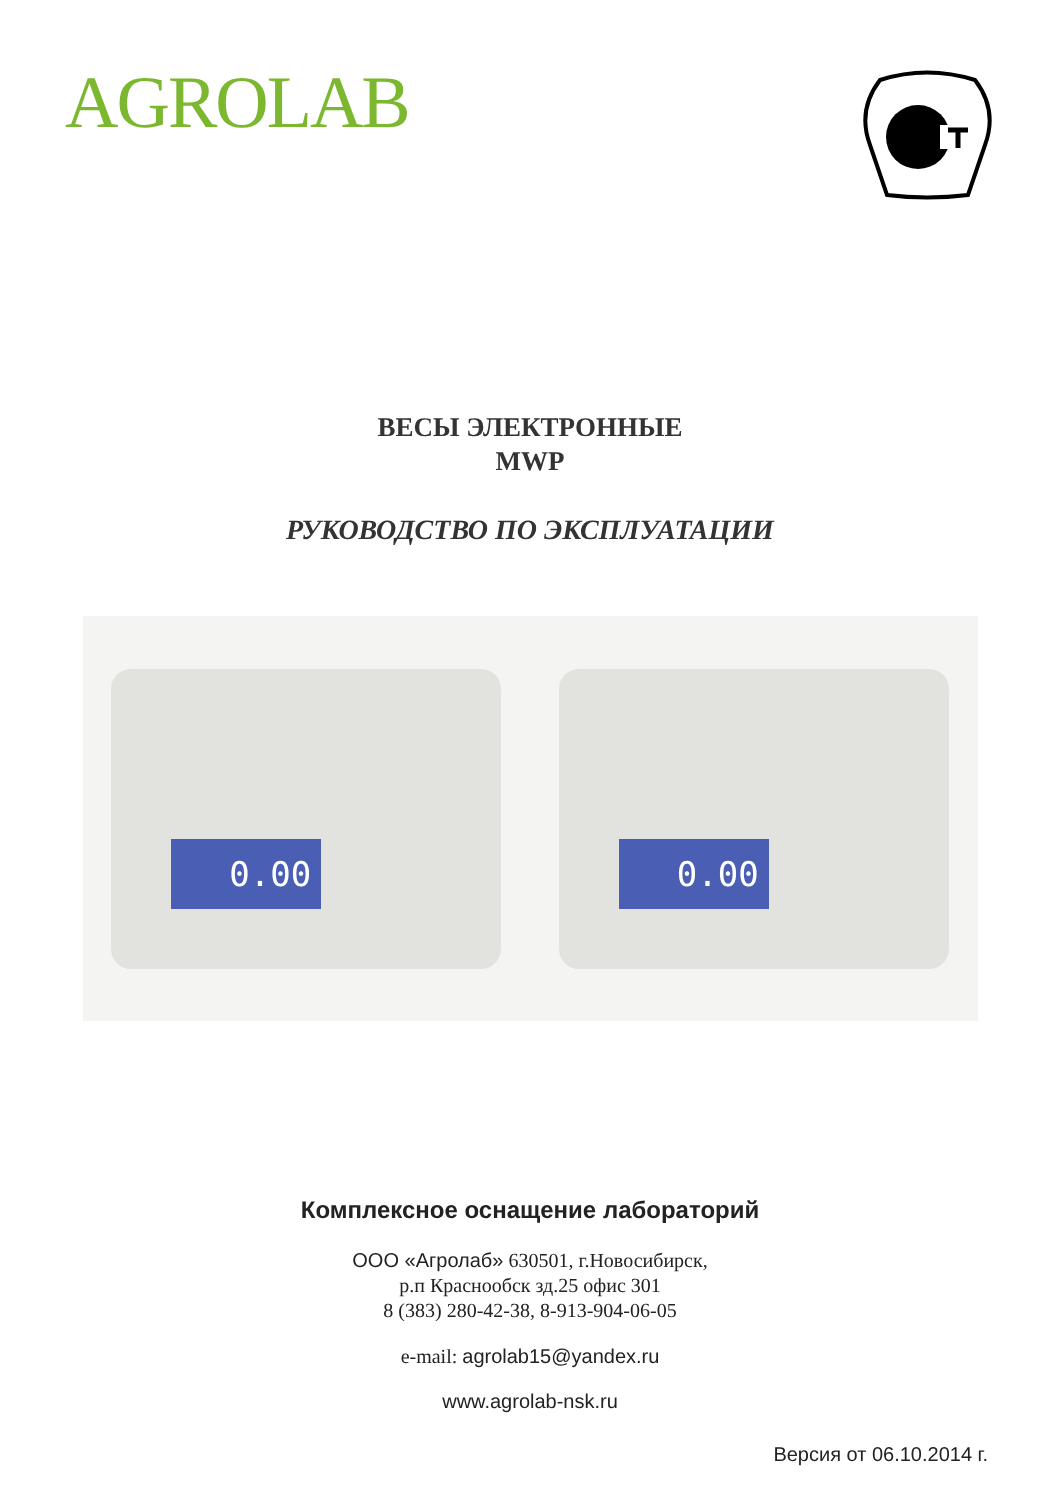AGROLAB
ВЕСЫ ЭЛЕКТРОННЫЕ
MWP
РУКОВОДСТВО ПО ЭКСПЛУАТАЦИИ
0.00
0.00
Комплексное оснащение лабораторий
ООО «Агролаб» 630501, г.Новосибирск,
р.п Краснообск зд.25 офис 301
8 (383) 280-42-38, 8-913-904-06-05
e-mail: agrolab15@yandex.ru
www.agrolab-nsk.ru
Версия от 06.10.2014 г.